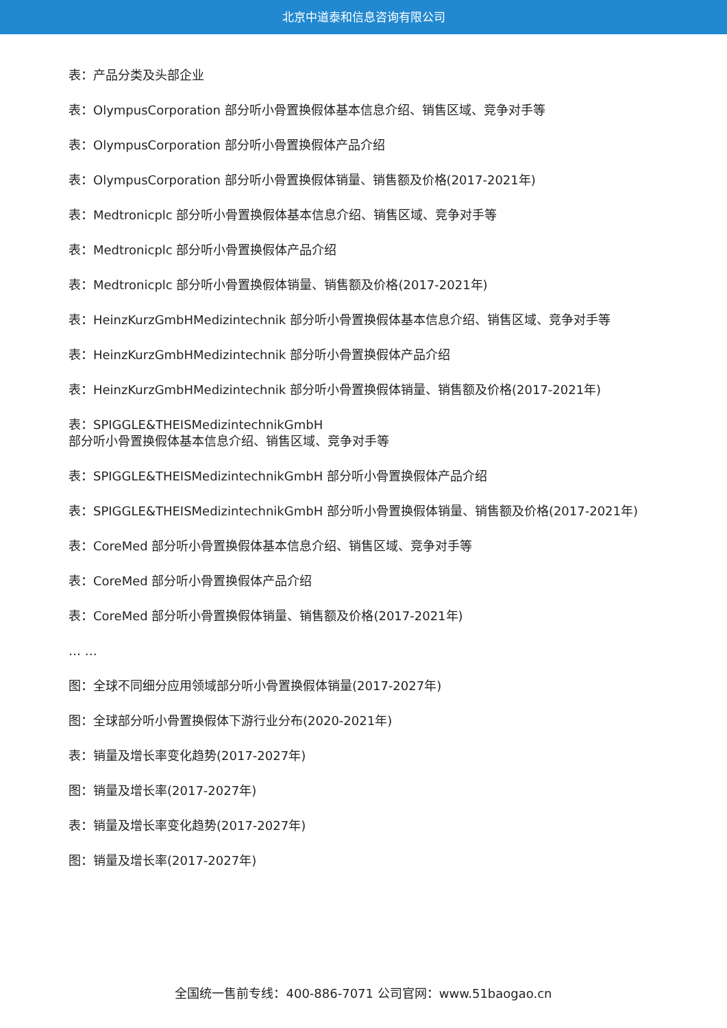北京中道泰和信息咨询有限公司
表：产品分类及头部企业
表：OlympusCorporation 部分听小骨置换假体基本信息介绍、销售区域、竞争对手等
表：OlympusCorporation 部分听小骨置换假体产品介绍
表：OlympusCorporation 部分听小骨置换假体销量、销售额及价格(2017-2021年)
表：Medtronicplc 部分听小骨置换假体基本信息介绍、销售区域、竞争对手等
表：Medtronicplc 部分听小骨置换假体产品介绍
表：Medtronicplc 部分听小骨置换假体销量、销售额及价格(2017-2021年)
表：HeinzKurzGmbHMedizintechnik 部分听小骨置换假体基本信息介绍、销售区域、竞争对手等
表：HeinzKurzGmbHMedizintechnik 部分听小骨置换假体产品介绍
表：HeinzKurzGmbHMedizintechnik 部分听小骨置换假体销量、销售额及价格(2017-2021年)
表：SPIGGLE&THEISMedizintechnikGmbH
部分听小骨置换假体基本信息介绍、销售区域、竞争对手等
表：SPIGGLE&THEISMedizintechnikGmbH 部分听小骨置换假体产品介绍
表：SPIGGLE&THEISMedizintechnikGmbH 部分听小骨置换假体销量、销售额及价格(2017-2021年)
表：CoreMed 部分听小骨置换假体基本信息介绍、销售区域、竞争对手等
表：CoreMed 部分听小骨置换假体产品介绍
表：CoreMed 部分听小骨置换假体销量、销售额及价格(2017-2021年)
… …
图：全球不同细分应用领域部分听小骨置换假体销量(2017-2027年)
图：全球部分听小骨置换假体下游行业分布(2020-2021年)
表：销量及增长率变化趋势(2017-2027年)
图：销量及增长率(2017-2027年)
表：销量及增长率变化趋势(2017-2027年)
图：销量及增长率(2017-2027年)
全国统一售前专线：400-886-7071 公司官网：www.51baogao.cn